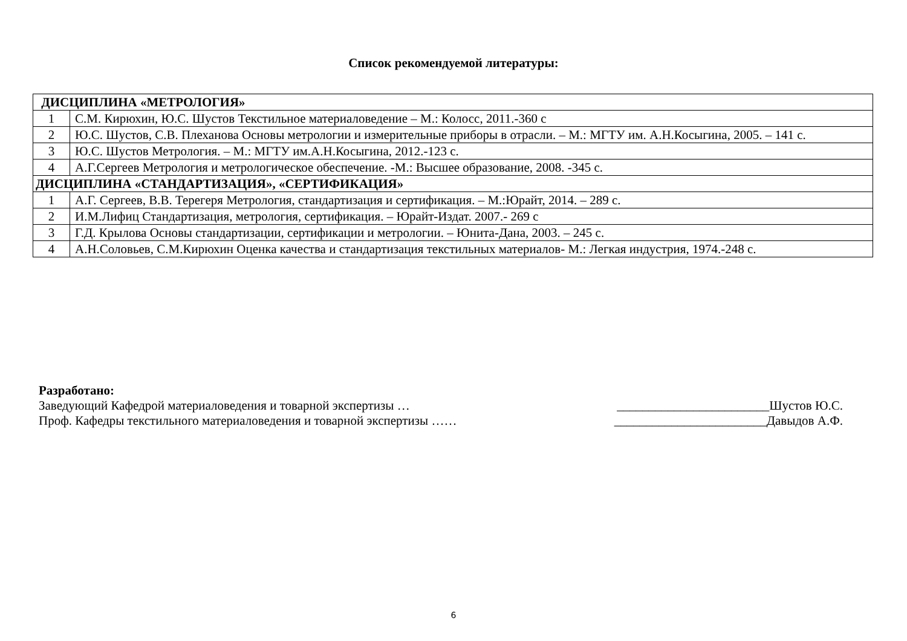Список рекомендуемой литературы:
| ДИСЦИПЛИНА «МЕТРОЛОГИЯ» | |
| 1 | С.М. Кирюхин, Ю.С. Шустов Текстильное материаловедение – М.: Колосс, 2011.-360 с |
| 2 | Ю.С. Шустов, С.В. Плеханова Основы метрологии и измерительные приборы в отрасли. – М.: МГТУ им. А.Н.Косыгина, 2005. – 141 с. |
| 3 | Ю.С. Шустов Метрология. – М.: МГТУ им.А.Н.Косыгина, 2012.-123 с. |
| 4 | А.Г.Сергеев Метрология и метрологическое обеспечение. -М.: Высшее образование, 2008. -345 с. |
| ДИСЦИПЛИНА «СТАНДАРТИЗАЦИЯ», «СЕРТИФИКАЦИЯ» | |
| 1 | А.Г. Сергеев, В.В. Терегеря Метрология, стандартизация и сертификация. – М.:Юрайт, 2014. – 289 с. |
| 2 | И.М.Лифиц Стандартизация, метрология, сертификация. – Юрайт-Издат. 2007.- 269 с |
| 3 | Г.Д. Крылова Основы стандартизации, сертификации и метрологии. – Юнита-Дана, 2003. – 245 с. |
| 4 | А.Н.Соловьев, С.М.Кирюхин Оценка качества и стандартизация текстильных материалов- М.: Легкая индустрия, 1974.-248 с. |
Разработано:
Заведующий Кафедрой материаловедения и товарной экспертизы … ________________________Шустов Ю.С.
Проф. Кафедры текстильного материаловедения и товарной экспертизы …… ________________________Давыдов А.Ф.
6